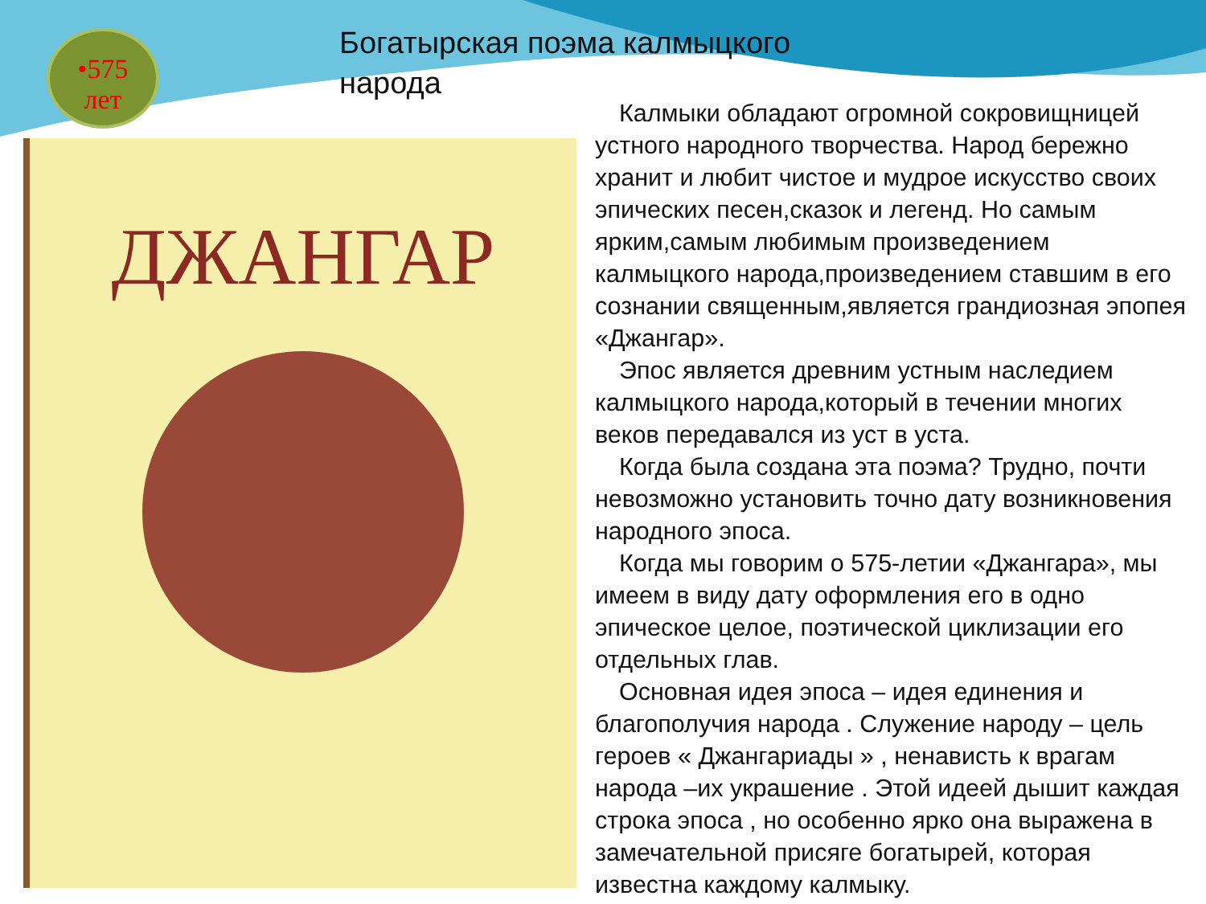•575
лет
Богатырская поэма калмыцкого
народа
ДЖАНГАР
Калмыки обладают огромной сокровищницей устного народного творчества. Народ бережно хранит и любит чистое и мудрое искусство своих эпических песен,сказок и легенд. Но самым ярким,самым любимым произведением калмыцкого народа,произведением ставшим в его сознании священным,является грандиозная эпопея «Джангар».
Эпос является древним устным наследием калмыцкого народа,который в течении многих веков передавался из уст в уста.
Когда была создана эта поэма? Трудно, почти невозможно установить точно дату возникновения народного эпоса.
Когда мы говорим о 575-летии «Джангара», мы имеем в виду дату оформления его в одно эпическое целое, поэтической циклизации его отдельных глав.
Основная идея эпоса – идея единения и благополучия народа . Служение народу – цель героев « Джангариады » , ненависть к врагам народа –их украшение . Этой идеей дышит каждая строка эпоса , но особенно ярко она выражена в замечательной присяге богатырей, которая известна каждому калмыку.